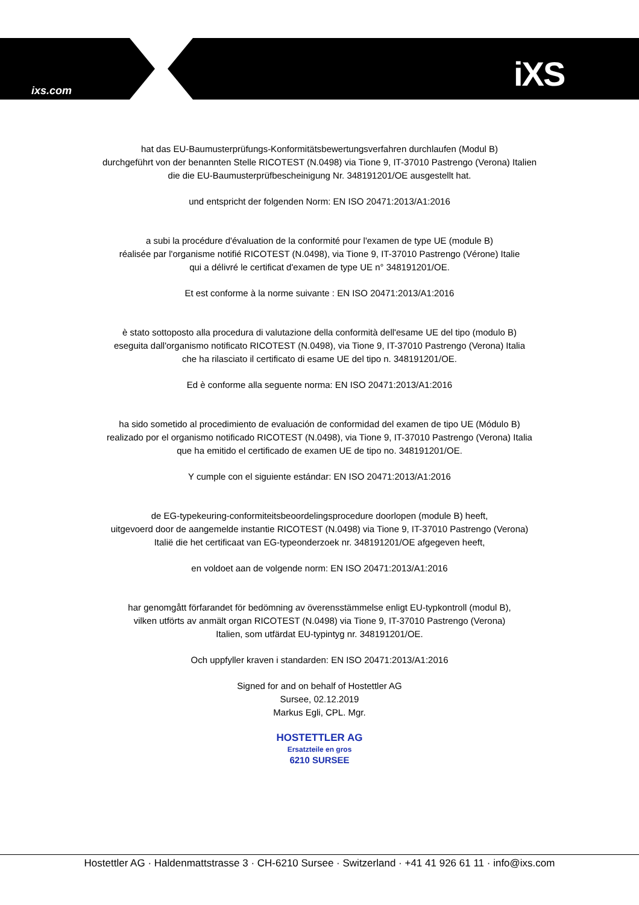ixs.com iXS
hat das EU-Baumusterprüfungs-Konformitätsbewertungsverfahren durchlaufen (Modul B)
durchgeführt von der benannten Stelle RICOTEST (N.0498) via Tione 9, IT-37010 Pastrengo (Verona) Italien
die die EU-Baumusterprüfbescheinigung Nr. 348191201/OE ausgestellt hat.
und entspricht der folgenden Norm: EN ISO 20471:2013/A1:2016
a subi la procédure d'évaluation de la conformité pour l'examen de type UE (module B)
réalisée par l'organisme notifié RICOTEST (N.0498), via Tione 9, IT-37010 Pastrengo (Vérone) Italie
qui a délivré le certificat d'examen de type UE n° 348191201/OE.
Et est conforme à la norme suivante : EN ISO 20471:2013/A1:2016
è stato sottoposto alla procedura di valutazione della conformità dell'esame UE del tipo (modulo B)
eseguita dall'organismo notificato RICOTEST (N.0498), via Tione 9, IT-37010 Pastrengo (Verona) Italia
che ha rilasciato il certificato di esame UE del tipo n. 348191201/OE.
Ed è conforme alla seguente norma: EN ISO 20471:2013/A1:2016
ha sido sometido al procedimiento de evaluación de conformidad del examen de tipo UE (Módulo B)
realizado por el organismo notificado RICOTEST (N.0498), via Tione 9, IT-37010 Pastrengo (Verona) Italia
que ha emitido el certificado de examen UE de tipo no. 348191201/OE.
Y cumple con el siguiente estándar: EN ISO 20471:2013/A1:2016
de EG-typekeuring-conformiteitsbeoordelingsprocedure doorlopen (module B) heeft,
uitgevoerd door de aangemelde instantie RICOTEST (N.0498) via Tione 9, IT-37010 Pastrengo (Verona)
Italië die het certificaat van EG-typeonderzoek nr. 348191201/OE afgegeven heeft,
en voldoet aan de volgende norm: EN ISO 20471:2013/A1:2016
har genomgått förfarandet för bedömning av överensstämmelse enligt EU-typkontroll (modul B),
vilken utförts av anmält organ RICOTEST (N.0498) via Tione 9, IT-37010 Pastrengo (Verona)
Italien, som utfärdat EU-typintyg nr. 348191201/OE.
Och uppfyller kraven i standarden: EN ISO 20471:2013/A1:2016
Signed for and on behalf of Hostettler AG
Sursee, 02.12.2019
Markus Egli, CPL. Mgr.
HOSTETTLER AG
Ersatzteile en gros
6210 SURSEE
Hostettler AG · Haldenmattstrasse 3 · CH-6210 Sursee · Switzerland · +41 41 926 61 11 · info@ixs.com